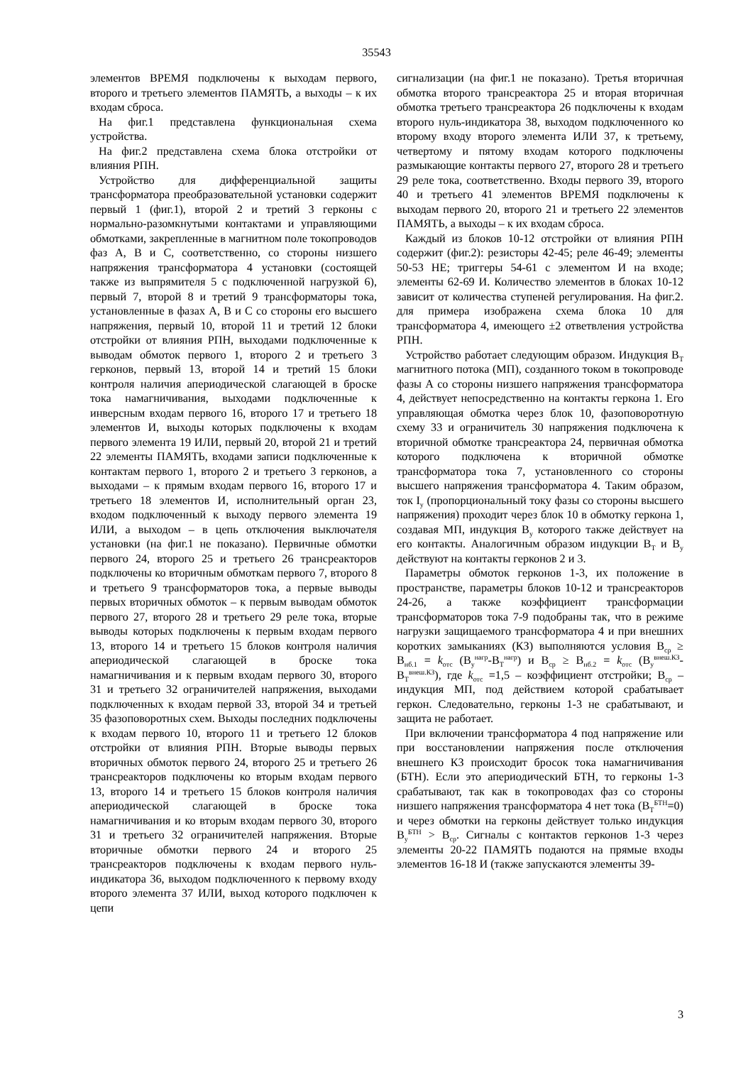35543
элементов ВРЕМЯ подключены к выходам первого, второго и третьего элементов ПАМЯТЬ, а выходы – к их входам сброса.
На фиг.1 представлена функциональная схема устройства.
На фиг.2 представлена схема блока отстройки от влияния РПН.
Устройство для дифференциальной защиты трансформатора преобразовательной установки содержит первый 1 (фиг.1), второй 2 и третий 3 герконы с нормально-разомкнутыми контактами и управляющими обмотками, закрепленные в магнитном поле токопроводов фаз А, В и С, соответственно, со стороны низшего напряжения трансформатора 4 установки (состоящей также из выпрямителя 5 с подключенной нагрузкой 6), первый 7, второй 8 и третий 9 трансформаторы тока, установленные в фазах А, В и С со стороны его высшего напряжения, первый 10, второй 11 и третий 12 блоки отстройки от влияния РПН, выходами подключенные к выводам обмоток первого 1, второго 2 и третьего 3 герконов, первый 13, второй 14 и третий 15 блоки контроля наличия апериодической слагающей в броске тока намагничивания, выходами подключенные к инверсным входам первого 16, второго 17 и третьего 18 элементов И, выходы которых подключены к входам первого элемента 19 ИЛИ, первый 20, второй 21 и третий 22 элементы ПАМЯТЬ, входами записи подключенные к контактам первого 1, второго 2 и третьего 3 герконов, а выходами – к прямым входам первого 16, второго 17 и третьего 18 элементов И, исполнительный орган 23, входом подключенный к выходу первого элемента 19 ИЛИ, а выходом – в цепь отключения выключателя установки (на фиг.1 не показано). Первичные обмотки первого 24, второго 25 и третьего 26 трансреакторов подключены ко вторичным обмоткам первого 7, второго 8 и третьего 9 трансформаторов тока, а первые выводы первых вторичных обмоток – к первым выводам обмоток первого 27, второго 28 и третьего 29 реле тока, вторые выводы которых подключены к первым входам первого 13, второго 14 и третьего 15 блоков контроля наличия апериодической слагающей в броске тока намагничивания и к первым входам первого 30, второго 31 и третьего 32 ограничителей напряжения, выходами подключенных к входам первой 33, второй 34 и третьей 35 фазоповоротных схем. Выходы последних подключены к входам первого 10, второго 11 и третьего 12 блоков отстройки от влияния РПН. Вторые выводы первых вторичных обмоток первого 24, второго 25 и третьего 26 трансреакторов подключены ко вторым входам первого 13, второго 14 и третьего 15 блоков контроля наличия апериодической слагающей в броске тока намагничивания и ко вторым входам первого 30, второго 31 и третьего 32 ограничителей напряжения. Вторые вторичные обмотки первого 24 и второго 25 трансреакторов подключены к входам первого нуль-индикатора 36, выходом подключенного к первому входу второго элемента 37 ИЛИ, выход которого подключен к цепи
сигнализации (на фиг.1 не показано). Третья вторичная обмотка второго трансреактора 25 и вторая вторичная обмотка третьего трансреактора 26 подключены к входам второго нуль-индикатора 38, выходом подключенного ко второму входу второго элемента ИЛИ 37, к третьему, четвертому и пятому входам которого подключены размыкающие контакты первого 27, второго 28 и третьего 29 реле тока, соответственно. Входы первого 39, второго 40 и третьего 41 элементов ВРЕМЯ подключены к выходам первого 20, второго 21 и третьего 22 элементов ПАМЯТЬ, а выходы – к их входам сброса.
Каждый из блоков 10-12 отстройки от влияния РПН содержит (фиг.2): резисторы 42-45; реле 46-49; элементы 50-53 НЕ; триггеры 54-61 с элементом И на входе; элементы 62-69 И. Количество элементов в блоках 10-12 зависит от количества ступеней регулирования. На фиг.2. для примера изображена схема блока 10 для трансформатора 4, имеющего ±2 ответвления устройства РПН.
Устройство работает следующим образом. Индукция В<sub>Т</sub> магнитного потока (МП), созданного током в токопроводе фазы А со стороны низшего напряжения трансформатора 4, действует непосредственно на контакты геркона 1. Его управляющая обмотка через блок 10, фазоповоротную схему 33 и ограничитель 30 напряжения подключена к вторичной обмотке трансреактора 24, первичная обмотка которого подключена к вторичной обмотке трансформатора тока 7, установленного со стороны высшего напряжения трансформатора 4. Таким образом, ток I<sub>у</sub> (пропорциональный току фазы со стороны высшего напряжения) проходит через блок 10 в обмотку геркона 1, создавая МП, индукция В<sub>у</sub> которого также действует на его контакты. Аналогичным образом индукции В<sub>Т</sub> и В<sub>у</sub> действуют на контакты герконов 2 и 3.
Параметры обмоток герконов 1-3, их положение в пространстве, параметры блоков 10-12 и трансреакторов 24-26, а также коэффициент трансформации трансформаторов тока 7-9 подобраны так, что в режиме нагрузки защищаемого трансформатора 4 и при внешних коротких замыканиях (КЗ) выполняются условия В<sub>ср</sub> ≥ В<sub>нб.1</sub> = k<sub>отс</sub> (В<sub>у</sub><sup>нагр</sup>-В<sub>Т</sub><sup>нагр</sup>) и В<sub>ср</sub> ≥ В<sub>нб.2</sub> = k<sub>отс</sub> (В<sub>у</sub><sup>внеш.КЗ</sup>-В<sub>Т</sub><sup>внеш.КЗ</sup>), где k<sub>отс</sub> =1,5 – коэффициент отстройки; В<sub>ср</sub> – индукция МП, под действием которой срабатывает геркон. Следовательно, герконы 1-3 не срабатывают, и защита не работает.
При включении трансформатора 4 под напряжение или при восстановлении напряжения после отключения внешнего КЗ происходит бросок тока намагничивания (БТН). Если это апериодический БТН, то герконы 1-3 срабатывают, так как в токопроводах фаз со стороны низшего напряжения трансформатора 4 нет тока (В<sub>Т</sub><sup>БТН</sup>=0) и через обмотки на герконы действует только индукция В<sub>у</sub><sup>БТН</sup> > В<sub>ср</sub>. Сигналы с контактов герконов 1-3 через элементы 20-22 ПАМЯТЬ подаются на прямые входы элементов 16-18 И (также запускаются элементы 39-
3